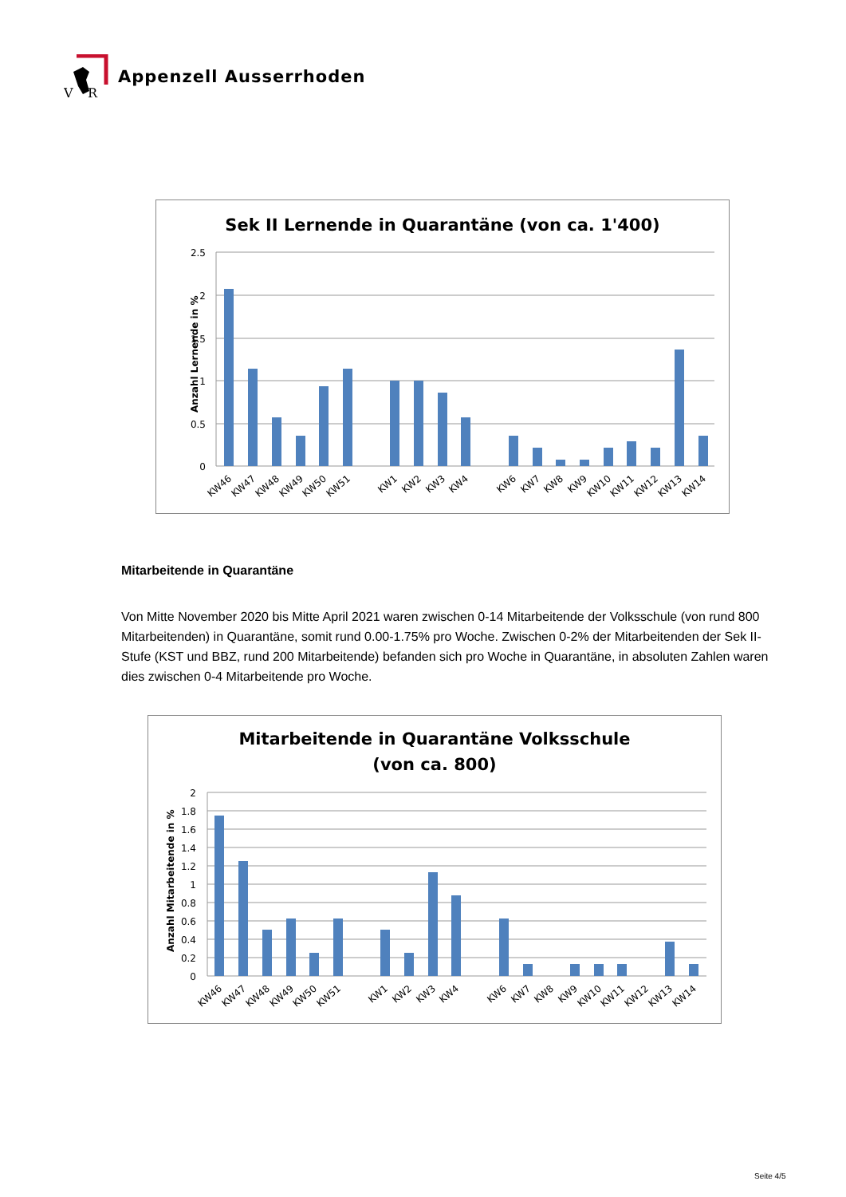V
R
Appenzell Ausserrhoden
Sek II Lernende in Quarantäne (von ca. 1'400)
Anzahl Lernende in %
2.5
2
1.5
1
0.5
0
KW46
KW47
KW48
KW49
KW50
KW51
KW1
KW2
KW3
KW4
KW6
KW7
KW8
KW9
KW10
KW11
KW12
KW13
KW14
Mitarbeitende in Quarantäne
Von Mitte November 2020 bis Mitte April 2021 waren zwischen 0-14 Mitarbeitende der Volksschule (von rund 800 Mitarbeitenden) in Quarantäne, somit rund 0.00-1.75% pro Woche. Zwischen 0-2% der Mitarbeitenden der Sek II-Stufe (KST und BBZ, rund 200 Mitarbeitende) befanden sich pro Woche in Quarantäne, in absoluten Zahlen waren dies zwischen 0-4 Mitarbeitende pro Woche.
Mitarbeitende in Quarantäne Volksschule
(von ca. 800)
Anzahl Mitarbeitende in %
2
1.8
1.6
1.4
1.2
1
0.8
0.6
0.4
0.2
0
KW46
KW47
KW48
KW49
KW50
KW51
KW1
KW2
KW3
KW4
KW6
KW7
KW8
KW9
KW10
KW11
KW12
KW13
KW14
Seite 4/5